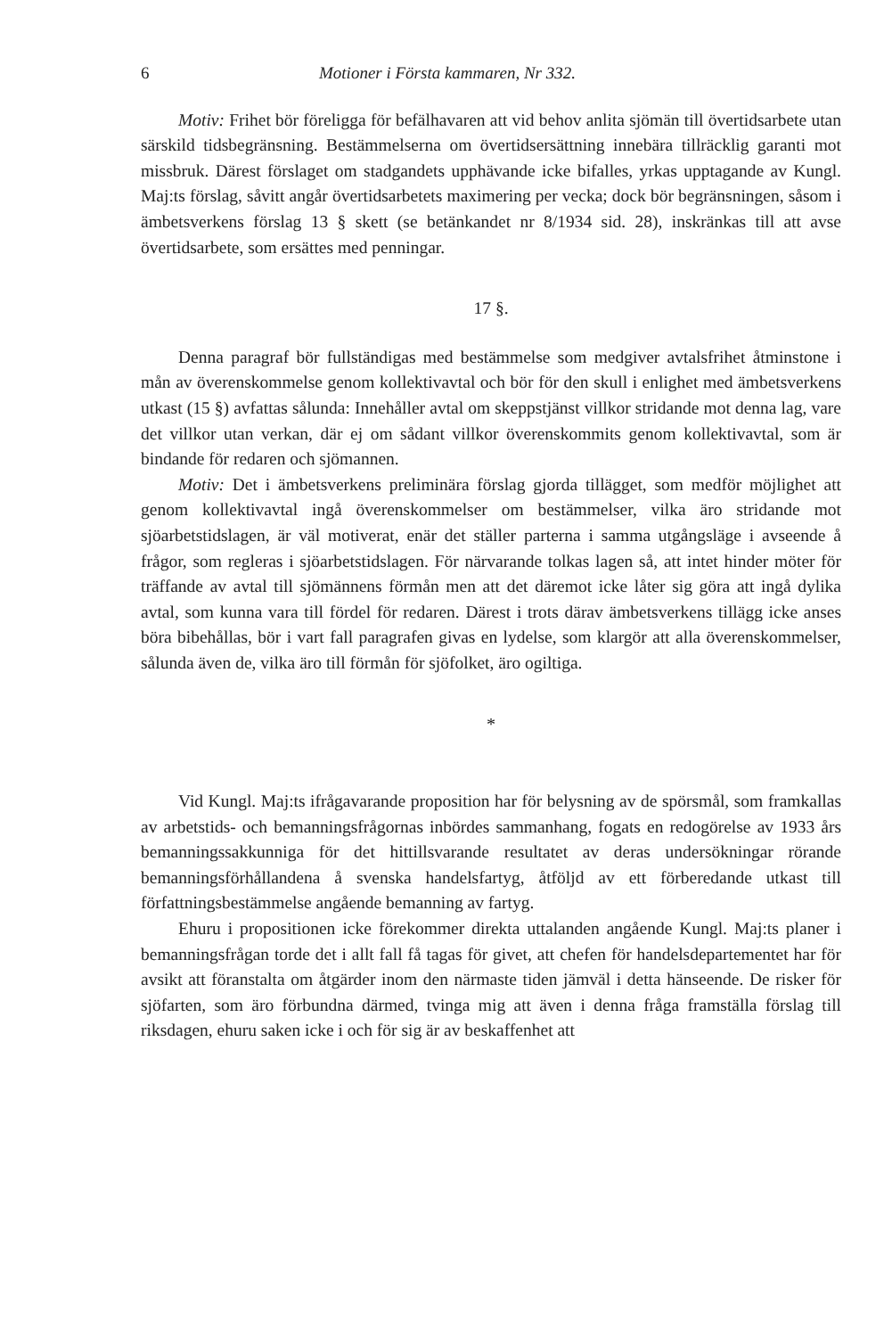6 Motioner i Första kammaren, Nr 332.
Motiv: Frihet bör föreligga för befälhavaren att vid behov anlita sjömän till övertidsarbete utan särskild tidsbegränsning. Bestämmelserna om övertidsersättning innebära tillräcklig garanti mot missbruk. Därest förslaget om stadgandets upphävande icke bifalles, yrkas upptagande av Kungl. Maj:ts förslag, såvitt angår övertidsarbetets maximering per vecka; dock bör begränsningen, såsom i ämbetsverkens förslag 13 § skett (se betänkandet nr 8/1934 sid. 28), inskränkas till att avse övertidsarbete, som ersättes med penningar.
17 §.
Denna paragraf bör fullständigas med bestämmelse som medgiver avtalsfrihet åtminstone i mån av överenskommelse genom kollektivavtal och bör för den skull i enlighet med ämbetsverkens utkast (15 §) avfattas sålunda: Innehåller avtal om skeppstjänst villkor stridande mot denna lag, vare det villkor utan verkan, där ej om sådant villkor överenskommits genom kollektivavtal, som är bindande för redaren och sjömannen.
Motiv: Det i ämbetsverkens preliminära förslag gjorda tillägget, som medför möjlighet att genom kollektivavtal ingå överenskommelser om bestämmelser, vilka äro stridande mot sjöarbetstidslagen, är väl motiverat, enär det ställer parterna i samma utgångsläge i avseende å frågor, som regleras i sjöarbetstidslagen. För närvarande tolkas lagen så, att intet hinder möter för träffande av avtal till sjömännens förmån men att det däremot icke låter sig göra att ingå dylika avtal, som kunna vara till fördel för redaren. Därest i trots därav ämbetsverkens tillägg icke anses böra bibehållas, bör i vart fall paragrafen givas en lydelse, som klargör att alla överenskommelser, sålunda även de, vilka äro till förmån för sjöfolket, äro ogiltiga.
*
Vid Kungl. Maj:ts ifrågavarande proposition har för belysning av de spörsmål, som framkallas av arbetstids- och bemanningsfrågornas inbördes sammanhang, fogats en redogörelse av 1933 års bemanningssakkunniga för det hittillsvarande resultatet av deras undersökningar rörande bemanningsförhållandena å svenska handelsfartyg, åtföljd av ett förberedande utkast till författningsbestämmelse angående bemanning av fartyg.
Ehuru i propositionen icke förekommer direkta uttalanden angående Kungl. Maj:ts planer i bemanningsfrågan torde det i allt fall få tagas för givet, att chefen för handelsdepartementet har för avsikt att föranstalta om åtgärder inom den närmaste tiden jämväl i detta hänseende. De risker för sjöfarten, som äro förbundna därmed, tvinga mig att även i denna fråga framställa förslag till riksdagen, ehuru saken icke i och för sig är av beskaffenhet att